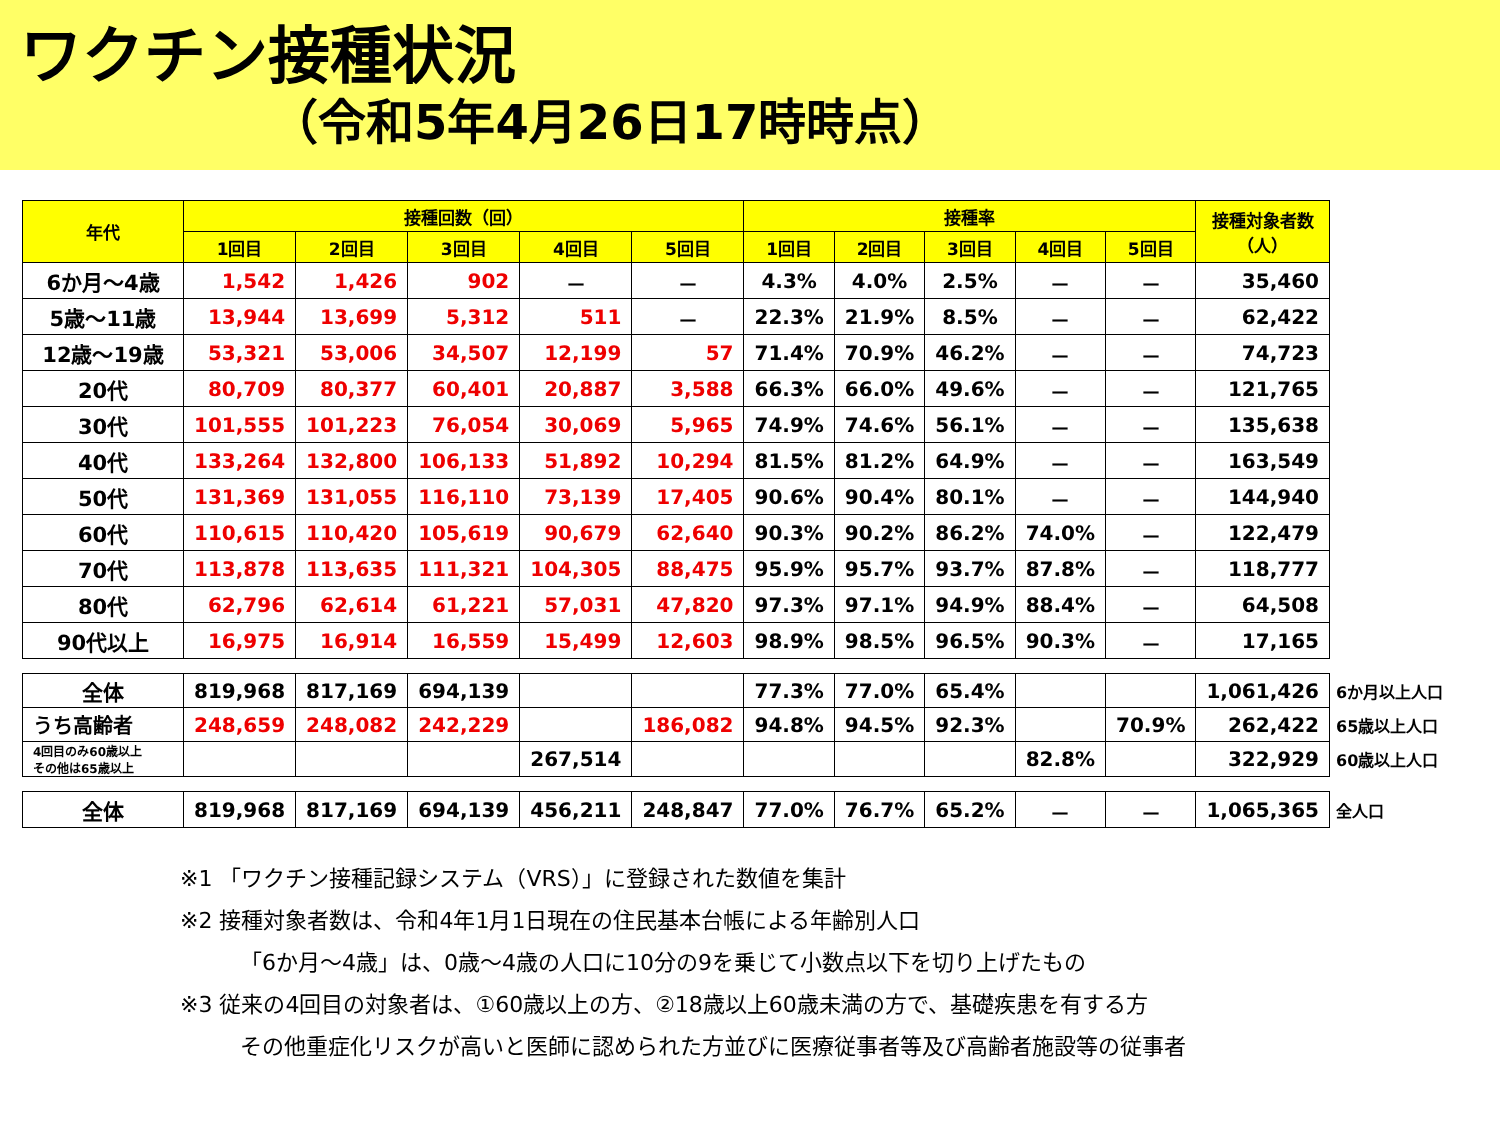ワクチン接種状況
（令和5年4月26日17時時点）
| 年代 | 接種回数（回） | | | | | 接種率 | | | | | 接種対象者数 （人） | |
| --- | --- | --- | --- | --- | --- | --- | --- | --- | --- | --- | --- | --- |
| | 1回目 | 2回目 | 3回目 | 4回目 | 5回目 | 1回目 | 2回目 | 3回目 | 4回目 | 5回目 | | |
| 6か月～4歳 | 1,542 | 1,426 | 902 | － | － | 4.3% | 4.0% | 2.5% | － | － | 35,460 | |
| 5歳～11歳 | 13,944 | 13,699 | 5,312 | 511 | － | 22.3% | 21.9% | 8.5% | － | － | 62,422 | |
| 12歳～19歳 | 53,321 | 53,006 | 34,507 | 12,199 | 57 | 71.4% | 70.9% | 46.2% | － | － | 74,723 | |
| 20代 | 80,709 | 80,377 | 60,401 | 20,887 | 3,588 | 66.3% | 66.0% | 49.6% | － | － | 121,765 | |
| 30代 | 101,555 | 101,223 | 76,054 | 30,069 | 5,965 | 74.9% | 74.6% | 56.1% | － | － | 135,638 | |
| 40代 | 133,264 | 132,800 | 106,133 | 51,892 | 10,294 | 81.5% | 81.2% | 64.9% | － | － | 163,549 | |
| 50代 | 131,369 | 131,055 | 116,110 | 73,139 | 17,405 | 90.6% | 90.4% | 80.1% | － | － | 144,940 | |
| 60代 | 110,615 | 110,420 | 105,619 | 90,679 | 62,640 | 90.3% | 90.2% | 86.2% | 74.0% | － | 122,479 | |
| 70代 | 113,878 | 113,635 | 111,321 | 104,305 | 88,475 | 95.9% | 95.7% | 93.7% | 87.8% | － | 118,777 | |
| 80代 | 62,796 | 62,614 | 61,221 | 57,031 | 47,820 | 97.3% | 97.1% | 94.9% | 88.4% | － | 64,508 | |
| 90代以上 | 16,975 | 16,914 | 16,559 | 15,499 | 12,603 | 98.9% | 98.5% | 96.5% | 90.3% | － | 17,165 | |
| 全体 | 819,968 | 817,169 | 694,139 | | | 77.3% | 77.0% | 65.4% | | | 1,061,426 | 6か月以上人口 |
| うち高齢者 | 248,659 | 248,082 | 242,229 | | 186,082 | 94.8% | 94.5% | 92.3% | | 70.9% | 262,422 | 65歳以上人口 |
| 4回目のみ60歳以上 その他は65歳以上 | | | | 267,514 | | | | | 82.8% | | 322,929 | 60歳以上人口 |
| 全体 | 819,968 | 817,169 | 694,139 | 456,211 | 248,847 | 77.0% | 76.7% | 65.2% | － | － | 1,065,365 | 全人口 |
※1 「ワクチン接種記録システム（VRS）」に登録された数値を集計
※2 接種対象者数は、令和4年1月1日現在の住民基本台帳による年齢別人口
「6か月～4歳」は、0歳～4歳の人口に10分の9を乗じて小数点以下を切り上げたもの
※3 従来の4回目の対象者は、①60歳以上の方、②18歳以上60歳未満の方で、基礎疾患を有する方
その他重症化リスクが高いと医師に認められた方並びに医療従事者等及び高齢者施設等の従事者